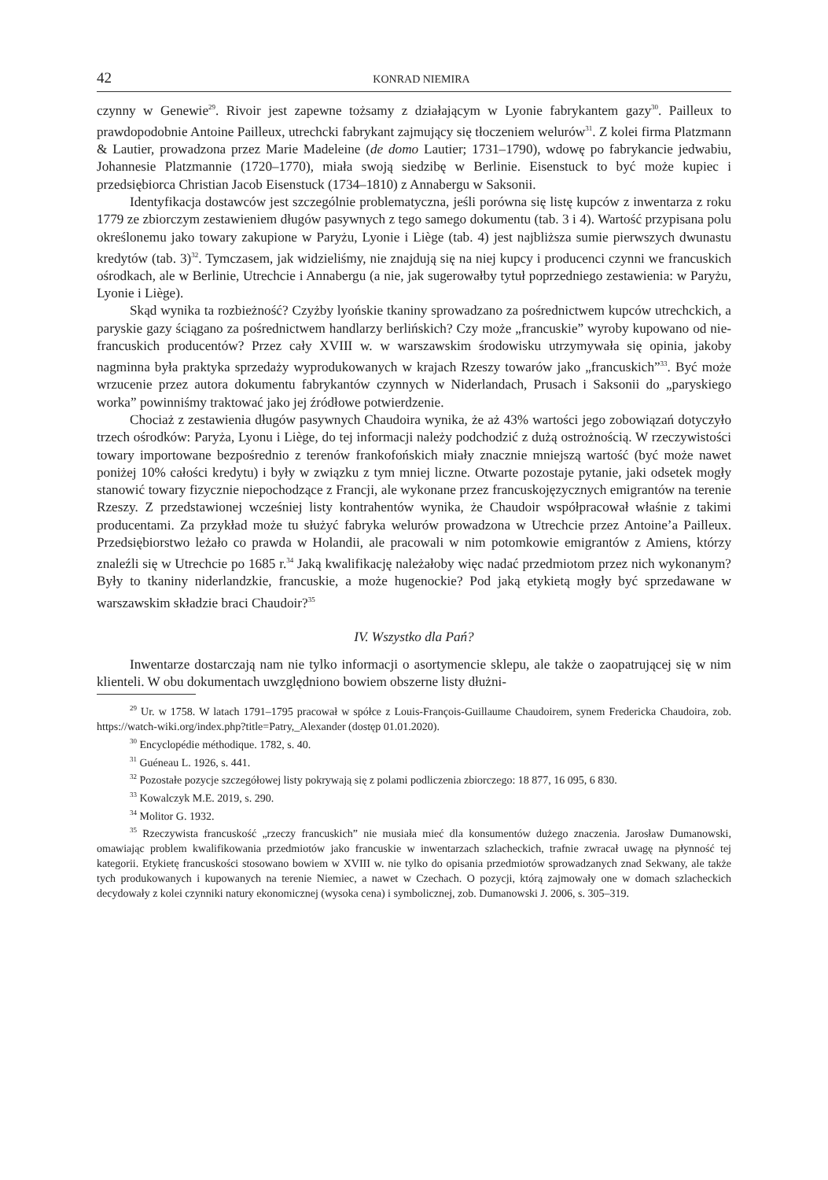42 KONRAD NIEMIRA
czynny w Genewie<sup>29</sup>. Rivoir jest zapewne tożsamy z działającym w Lyonie fabrykantem gazy<sup>30</sup>. Pailleux to prawdopodobnie Antoine Pailleux, utrechcki fabrykant zajmujący się tłoczeniem welurów<sup>31</sup>. Z kolei firma Platzmann & Lautier, prowadzona przez Marie Madeleine (de domo Lautier; 1731–1790), wdowę po fabrykancie jedwabiu, Johannesie Platzmannie (1720–1770), miała swoją siedzibę w Berlinie. Eisenstuck to być może kupiec i przedsiębiorca Christian Jacob Eisenstuck (1734–1810) z Annabergu w Saksonii.
Identyfikacja dostawców jest szczególnie problematyczna, jeśli porówna się listę kupców z inwentarza z roku 1779 ze zbiorczym zestawieniem długów pasywnych z tego samego dokumentu (tab. 3 i 4). Wartość przypisana polu określonemu jako towary zakupione w Paryżu, Lyonie i Liège (tab. 4) jest najbliższa sumie pierwszych dwunastu kredytów (tab. 3)<sup>32</sup>. Tymczasem, jak widzieliśmy, nie znajdują się na niej kupcy i producenci czynni we francuskich ośrodkach, ale w Berlinie, Utrechcie i Annabergu (a nie, jak sugerowałby tytuł poprzedniego zestawienia: w Paryżu, Lyonie i Liège).
Skąd wynika ta rozbieżność? Czyżby lyońskie tkaniny sprowadzano za pośrednictwem kupców utrechckich, a paryskie gazy ściągano za pośrednictwem handlarzy berlińskich? Czy może „francuskie” wyroby kupowano od nie-francuskich producentów? Przez cały XVIII w. w warszawskim środowisku utrzymywała się opinia, jakoby nagminna była praktyka sprzedaży wyprodukowanych w krajach Rzeszy towarów jako „francuskich”<sup>33</sup>. Być może wrzucenie przez autora dokumentu fabrykantów czynnych w Niderlandach, Prusach i Saksonii do „paryskiego worka” powinniśmy traktować jako jej źródłowe potwierdzenie.
Chociaż z zestawienia długów pasywnych Chaudoira wynika, że aż 43% wartości jego zobowiązań dotyczyło trzech ośrodków: Paryża, Lyonu i Liège, do tej informacji należy podchodzić z dużą ostrożnością. W rzeczywistości towary importowane bezpośrednio z terenów frankofońskich miały znacznie mniejszą wartość (być może nawet poniżej 10% całości kredytu) i były w związku z tym mniej liczne. Otwarte pozostaje pytanie, jaki odsetek mogły stanowić towary fizycznie niepochodzące z Francji, ale wykonane przez francuskojęzycznych emigrantów na terenie Rzeszy. Z przedstawionej wcześniej listy kontrahentów wynika, że Chaudoir współpracował właśnie z takimi producentami. Za przykład może tu służyć fabryka welurów prowadzona w Utrechcie przez Antoine’a Pailleux. Przedsiębiorstwo leżało co prawda w Holandii, ale pracowali w nim potomkowie emigrantów z Amiens, którzy znaleźli się w Utrechcie po 1685 r.<sup>34</sup> Jaką kwalifikację należałoby więc nadać przedmiotom przez nich wykonanym? Były to tkaniny niderlandzkie, francuskie, a może hugenockie? Pod jaką etykietą mogły być sprzedawane w warszawskim składzie braci Chaudoir?<sup>35</sup>
IV. Wszystko dla Pań?
Inwentarze dostarczają nam nie tylko informacji o asortymencie sklepu, ale także o zaopatrującej się w nim klienteli. W obu dokumentach uwzględniono bowiem obszerne listy dłużni-
<sup>29</sup> Ur. w 1758. W latach 1791–1795 pracował w spółce z Louis-François-Guillaume Chaudoirem, synem Fredericka Chaudoira, zob. https://watch-wiki.org/index.php?title=Patry,_Alexander (dostęp 01.01.2020).
<sup>30</sup> Encyclopédie méthodique. 1782, s. 40.
<sup>31</sup> Guéneau L. 1926, s. 441.
<sup>32</sup> Pozostałe pozycje szczegółowej listy pokrywają się z polami podliczenia zbiorczego: 18 877, 16 095, 6 830.
<sup>33</sup> Kowalczyk M.E. 2019, s. 290.
<sup>34</sup> Molitor G. 1932.
<sup>35</sup> Rzeczywista francuskość „rzeczy francuskich” nie musiała mieć dla konsumentów dużego znaczenia. Jarosław Dumanowski, omawiając problem kwalifikowania przedmiotów jako francuskie w inwentarzach szlacheckich, trafnie zwracał uwagę na płynność tej kategorii. Etykietę francuskości stosowano bowiem w XVIII w. nie tylko do opisania przedmiotów sprowadzanych znad Sekwany, ale także tych produkowanych i kupowanych na terenie Niemiec, a nawet w Czechach. O pozycji, którą zajmowały one w domach szlacheckich decydowały z kolei czynniki natury ekonomicznej (wysoka cena) i symbolicznej, zob. Dumanowski J. 2006, s. 305–319.